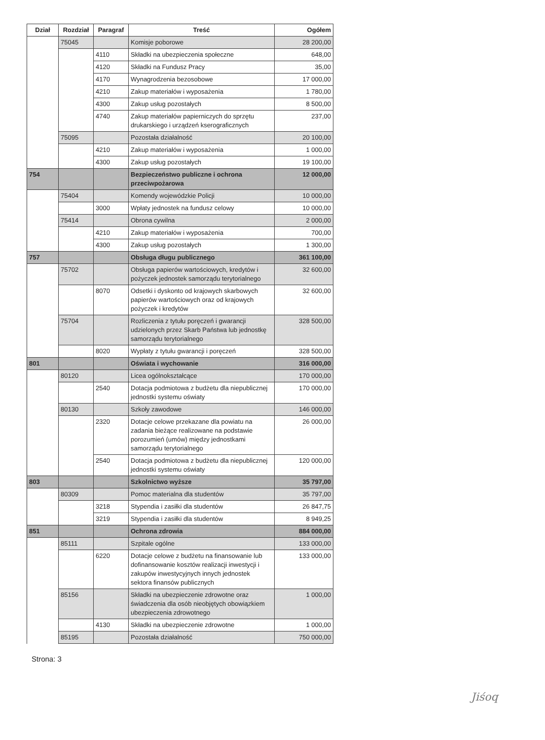| Dział | Rozdział | Paragraf | Treść | Ogółem |
| --- | --- | --- | --- | --- |
| | 75045 | | Komisje poborowe | 28 200,00 |
| | | 4110 | Składki na ubezpieczenia społeczne | 648,00 |
| | | 4120 | Składki na Fundusz Pracy | 35,00 |
| | | 4170 | Wynagrodzenia bezosobowe | 17 000,00 |
| | | 4210 | Zakup materiałów i wyposażenia | 1 780,00 |
| | | 4300 | Zakup usług pozostałych | 8 500,00 |
| | | 4740 | Zakup materiałów papierniczych do sprzętu drukarskiego i urządzeń kserograficznych | 237,00 |
| | 75095 | | Pozostała działalność | 20 100,00 |
| | | 4210 | Zakup materiałów i wyposażenia | 1 000,00 |
| | | 4300 | Zakup usług pozostałych | 19 100,00 |
| 754 | | | Bezpieczeństwo publiczne i ochrona przeciwpożarowa | 12 000,00 |
| | 75404 | | Komendy wojewódzkie Policji | 10 000,00 |
| | | 3000 | Wpłaty jednostek na fundusz celowy | 10 000,00 |
| | 75414 | | Obrona cywilna | 2 000,00 |
| | | 4210 | Zakup materiałów i wyposażenia | 700,00 |
| | | 4300 | Zakup usług pozostałych | 1 300,00 |
| 757 | | | Obsługa długu publicznego | 361 100,00 |
| | 75702 | | Obsługa papierów wartościowych, kredytów i pożyczek jednostek samorządu terytorialnego | 32 600,00 |
| | | 8070 | Odsetki i dyskonto od krajowych skarbowych papierów wartościowych oraz od krajowych pożyczek i kredytów | 32 600,00 |
| | 75704 | | Rozliczenia z tytułu poręczeń i gwarancji udzielonych przez Skarb Państwa lub jednostkę samorządu terytorialnego | 328 500,00 |
| | | 8020 | Wypłaty z tytułu gwarancji i poręczeń | 328 500,00 |
| 801 | | | Oświata i wychowanie | 316 000,00 |
| | 80120 | | Licea ogólnokształcące | 170 000,00 |
| | | 2540 | Dotacja podmiotowa z budżetu dla niepublicznej jednostki systemu oświaty | 170 000,00 |
| | 80130 | | Szkoły zawodowe | 146 000,00 |
| | | 2320 | Dotacje celowe przekazane dla powiatu na zadania bieżące realizowane na podstawie porozumień (umów) między jednostkami samorządu terytorialnego | 26 000,00 |
| | | 2540 | Dotacja podmiotowa z budżetu dla niepublicznej jednostki systemu oświaty | 120 000,00 |
| 803 | | | Szkolnictwo wyższe | 35 797,00 |
| | 80309 | | Pomoc materialna dla studentów | 35 797,00 |
| | | 3218 | Stypendia i zasiłki dla studentów | 26 847,75 |
| | | 3219 | Stypendia i zasiłki dla studentów | 8 949,25 |
| 851 | | | Ochrona zdrowia | 884 000,00 |
| | 85111 | | Szpitale ogólne | 133 000,00 |
| | | 6220 | Dotacje celowe z budżetu na finansowanie lub dofinansowanie kosztów realizacji inwestycji i zakupów inwestycyjnych innych jednostek sektora finansów publicznych | 133 000,00 |
| | 85156 | | Składki na ubezpieczenie zdrowotne oraz świadczenia dla osób nieobjętych obowiązkiem ubezpieczenia zdrowotnego | 1 000,00 |
| | | 4130 | Składki na ubezpieczenie zdrowotne | 1 000,00 |
| | 85195 | | Pozostała działalność | 750 000,00 |
Strona: 3
Jiśoq